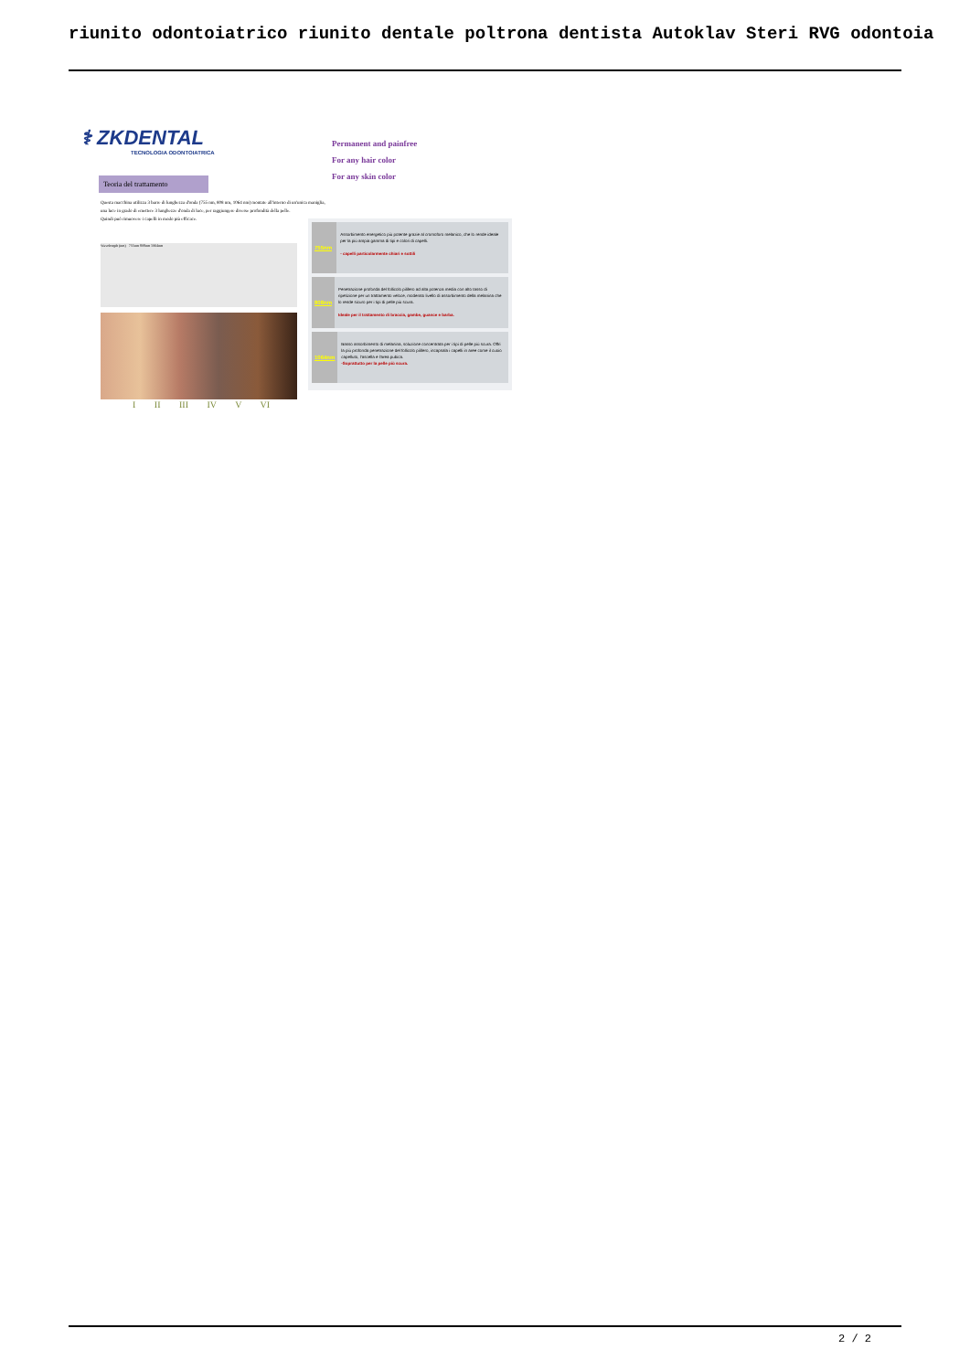riunito odontoiatrico riunito dentale poltrona dentista Autoklav Steri RVG odontoia
⚕ ZKDENTAL
TECNOLOGIA ODONTOIATRICA
Permanent and painfree
For any hair color
For any skin color
Teoria del trattamento
Questa macchina utilizza 3 barre di lunghezza d'onda (755 nm, 808 nm, 1064 nm) montate all'interno di un'unica maniglia,
una luce in grado di emettere 3 lunghezze d'onda di luce, per raggiungere diverse profondità della pelle.
Quindi può rimuovere i capelli in modo più efficace.
Wavelength (nm) 755nm 808nm 1064nm
I II III IV V VI
755nm
Assorbimento energetico più potente grazie al cromoforo melanico, che lo rende ideale per la più ampia gamma di tipi e colori di capelli.
- capelli particolarmente chiari e sottili
808nm
Penetrazione profonda del follicolo pilifero ad alta potenza media con alto tasso di ripetizione per un trattamento veloce, moderato livello di assorbimento della melanina che lo rende sicuro per i tipi di pelle più scura.
Ideale per il trattamento di braccia, gambe, guance e barba.
1064nm
Basso assorbimento di melanina, soluzione concentrata per i tipi di pelle più scura. Offri la più profonda penetrazione del follicolo pilifero, incapsala i capelli in aree come il cuoio capelluto, l'ascella e l'area pubica.
-Soprattutto per la pelle più scura.
2 / 2